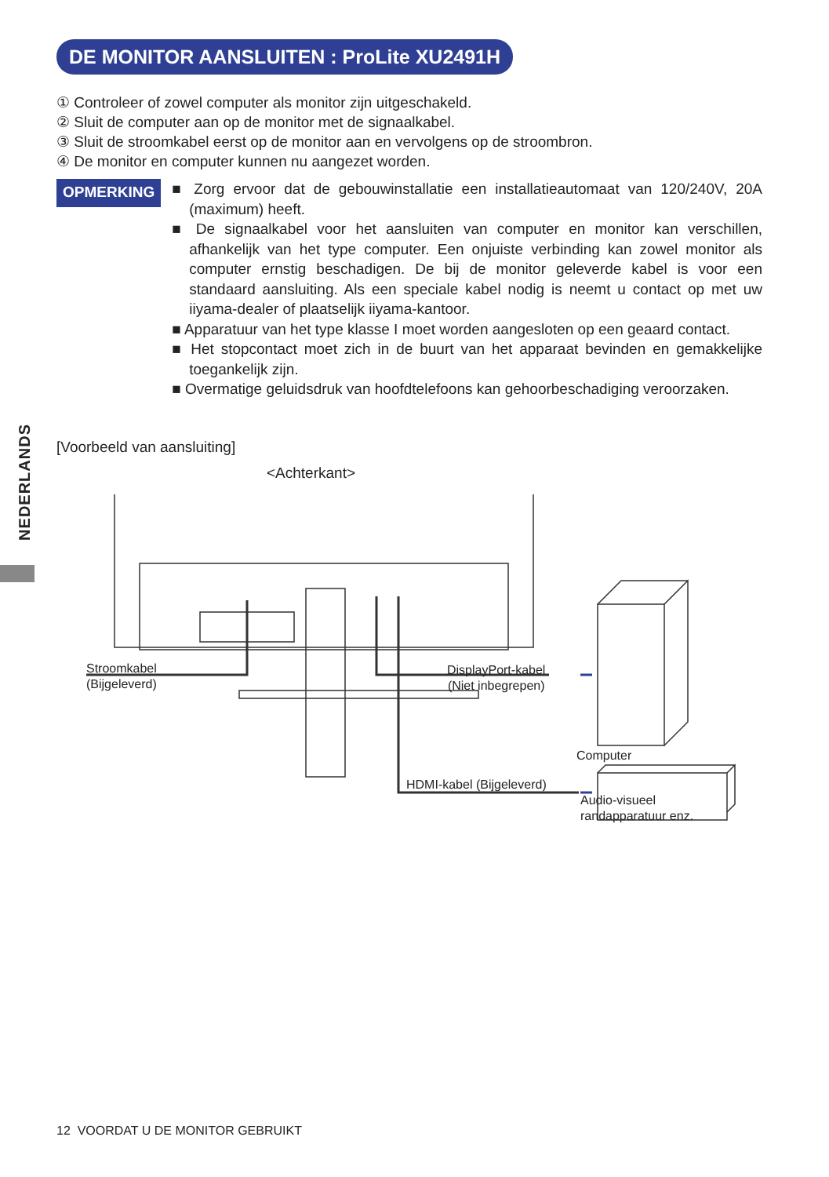DE MONITOR AANSLUITEN : ProLite XU2491H
① Controleer of zowel computer als monitor zijn uitgeschakeld.
② Sluit de computer aan op de monitor met de signaalkabel.
③ Sluit de stroomkabel eerst op de monitor aan en vervolgens op de stroombron.
④ De monitor en computer kunnen nu aangezet worden.
OPMERKING
■ Zorg ervoor dat de gebouwinstallatie een installatieautomaat van 120/240V, 20A (maximum) heeft.
■ De signaalkabel voor het aansluiten van computer en monitor kan verschillen, afhankelijk van het type computer. Een onjuiste verbinding kan zowel monitor als computer ernstig beschadigen. De bij de monitor geleverde kabel is voor een standaard aansluiting. Als een speciale kabel nodig is neemt u contact op met uw iiyama-dealer of plaatselijk iiyama-kantoor.
■ Apparatuur van het type klasse I moet worden aangesloten op een geaard contact.
■ Het stopcontact moet zich in de buurt van het apparaat bevinden en gemakkelijke toegankelijk zijn.
■ Overmatige geluidsdruk van hoofdtelefoons kan gehoorbeschadiging veroorzaken.
NEDERLANDS
[Voorbeeld van aansluiting]
<Achterkant>
Stroomkabel
(Bijgeleverd)
DisplayPort-kabel
(Niet inbegrepen)
Computer
HDMI-kabel (Bijgeleverd)
Audio-visueel
randapparatuur enz.
12 VOORDAT U DE MONITOR GEBRUIKT